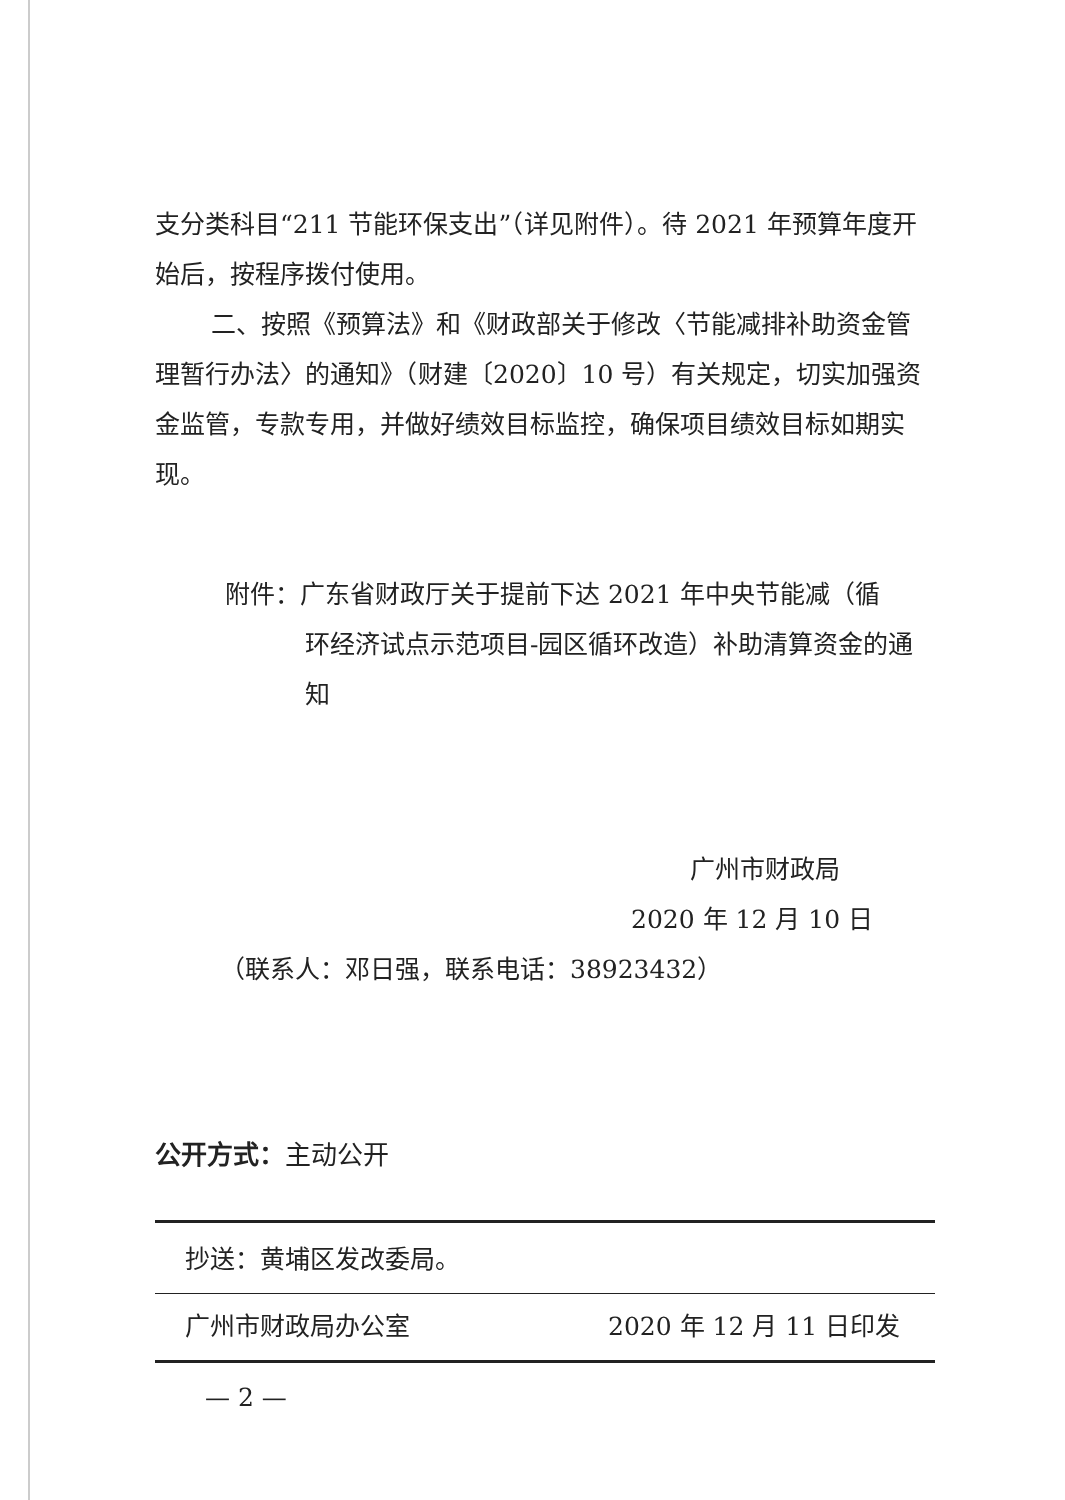支分类科目“211 节能环保支出”（详见附件）。待 2021 年预算年度开始后，按程序拨付使用。
二、按照《预算法》和《财政部关于修改〈节能减排补助资金管理暂行办法〉的通知》（财建〔2020〕10 号）有关规定，切实加强资金监管，专款专用，并做好绩效目标监控，确保项目绩效目标如期实现。
附件：广东省财政厅关于提前下达 2021 年中央节能减（循
环经济试点示范项目-园区循环改造）补助清算资金的通知
广州市财政局
2020 年 12 月 10 日
（联系人：邓日强，联系电话：38923432）
公开方式：主动公开
抄送：黄埔区发改委局。
广州市财政局办公室 2020 年 12 月 11 日印发
— 2 —